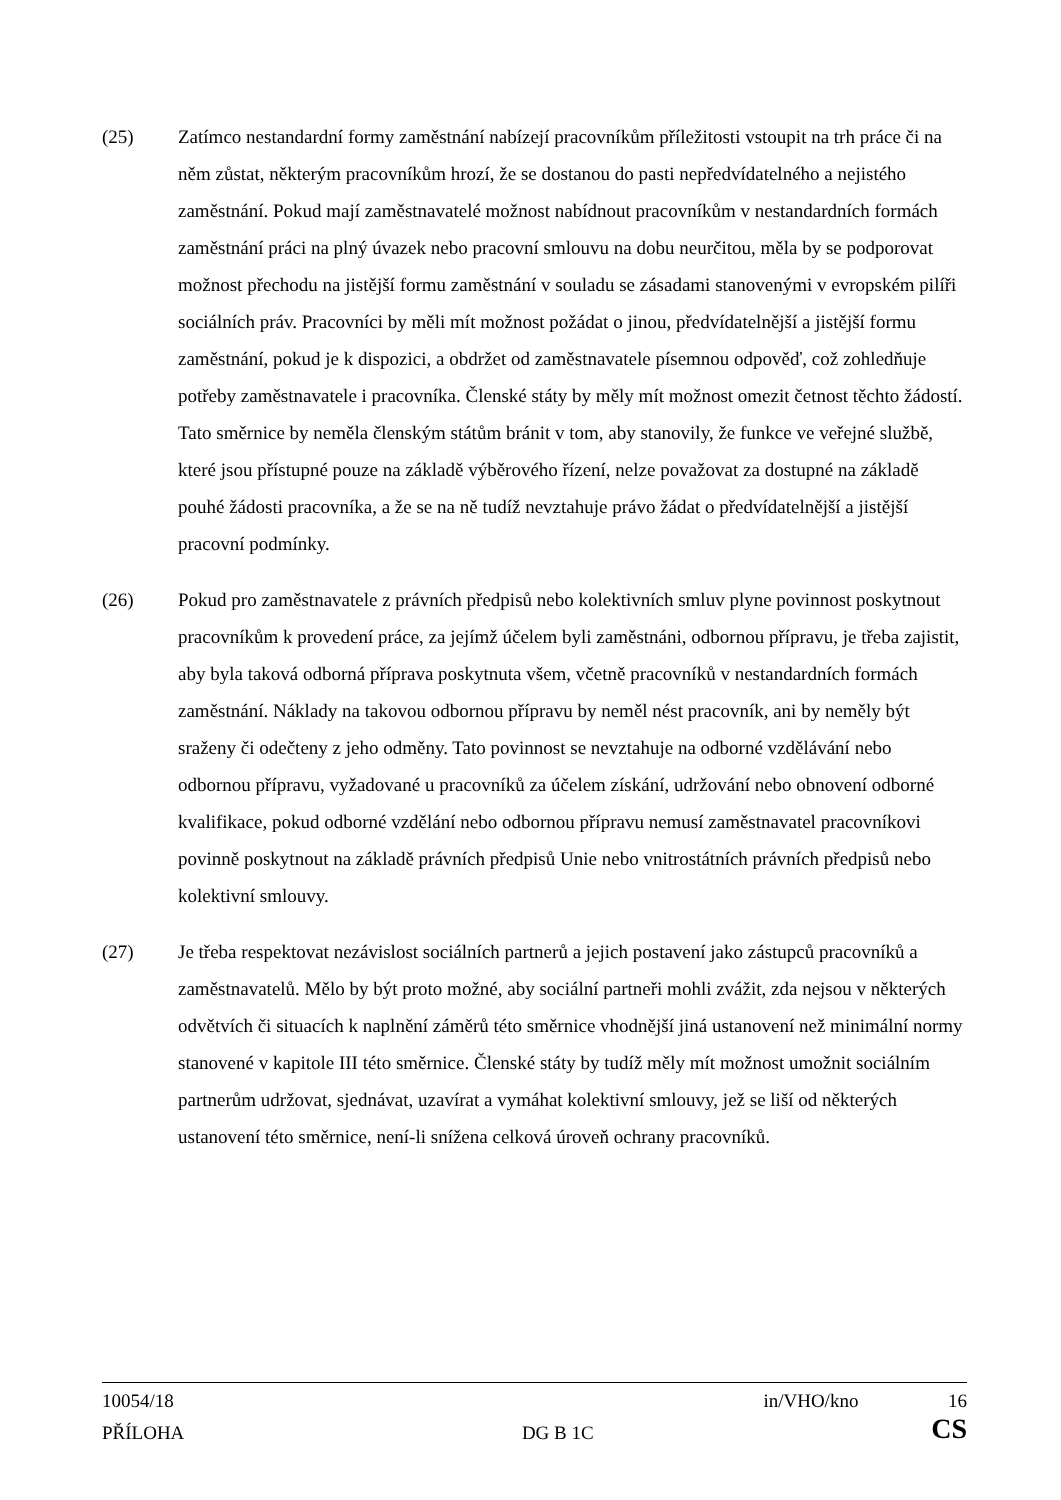(25) Zatímco nestandardní formy zaměstnání nabízejí pracovníkům příležitosti vstoupit na trh práce či na něm zůstat, některým pracovníkům hrozí, že se dostanou do pasti nepředvídatelného a nejistého zaměstnání. Pokud mají zaměstnavatelé možnost nabídnout pracovníkům v nestandardních formách zaměstnání práci na plný úvazek nebo pracovní smlouvu na dobu neurčitou, měla by se podporovat možnost přechodu na jistější formu zaměstnání v souladu se zásadami stanovenými v evropském pilíři sociálních práv. Pracovníci by měli mít možnost požádat o jinou, předvídatelnější a jistější formu zaměstnání, pokud je k dispozici, a obdržet od zaměstnavatele písemnou odpověď, což zohledňuje potřeby zaměstnavatele i pracovníka. Členské státy by měly mít možnost omezit četnost těchto žádostí. Tato směrnice by neměla členským státům bránit v tom, aby stanovily, že funkce ve veřejné službě, které jsou přístupné pouze na základě výběrového řízení, nelze považovat za dostupné na základě pouhé žádosti pracovníka, a že se na ně tudíž nevztahuje právo žádat o předvídatelnější a jistější pracovní podmínky.
(26) Pokud pro zaměstnavatele z právních předpisů nebo kolektivních smluv plyne povinnost poskytnout pracovníkům k provedení práce, za jejímž účelem byli zaměstnáni, odbornou přípravu, je třeba zajistit, aby byla taková odborná příprava poskytnuta všem, včetně pracovníků v nestandardních formách zaměstnání. Náklady na takovou odbornou přípravu by neměl nést pracovník, ani by neměly být sraženy či odečteny z jeho odměny. Tato povinnost se nevztahuje na odborné vzdělávání nebo odbornou přípravu, vyžadované u pracovníků za účelem získání, udržování nebo obnovení odborné kvalifikace, pokud odborné vzdělání nebo odbornou přípravu nemusí zaměstnavatel pracovníkovi povinně poskytnout na základě právních předpisů Unie nebo vnitrostátních právních předpisů nebo kolektivní smlouvy.
(27) Je třeba respektovat nezávislost sociálních partnerů a jejich postavení jako zástupců pracovníků a zaměstnavatelů. Mělo by být proto možné, aby sociální partneři mohli zvážit, zda nejsou v některých odvětvích či situacích k naplnění záměrů této směrnice vhodnější jiná ustanovení než minimální normy stanovené v kapitole III této směrnice. Členské státy by tudíž měly mít možnost umožnit sociálním partnerům udržovat, sjednávat, uzavírat a vymáhat kolektivní smlouvy, jež se liší od některých ustanovení této směrnice, není-li snížena celková úroveň ochrany pracovníků.
10054/18 in/VHO/kno 16
PŘÍLOHA DG B 1C CS